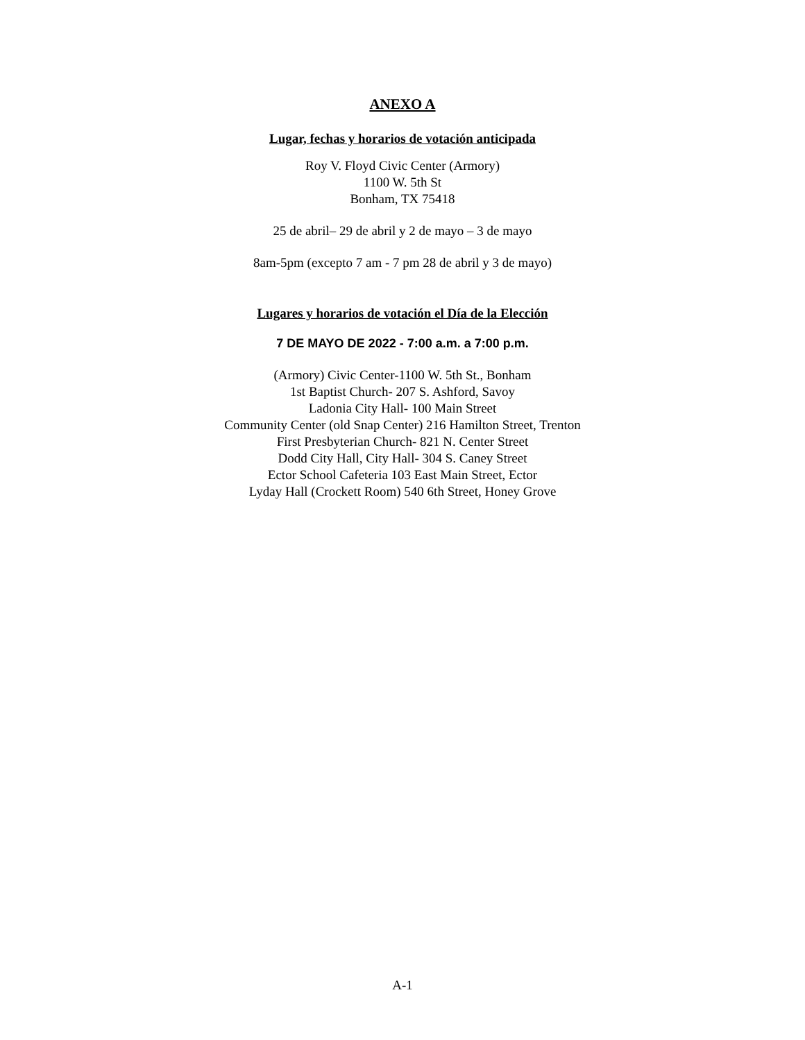ANEXO A
Lugar, fechas y horarios de votación anticipada
Roy V. Floyd Civic Center (Armory)
1100 W. 5th St
Bonham, TX 75418
25 de abril– 29 de abril y 2 de mayo – 3 de mayo
8am-5pm (excepto 7 am - 7 pm 28 de abril y 3 de mayo)
Lugares y horarios de votación el Día de la Elección
7 DE MAYO DE 2022 - 7:00 a.m. a 7:00 p.m.
(Armory) Civic Center-1100 W. 5th St., Bonham
1st Baptist Church- 207 S. Ashford, Savoy
Ladonia City Hall- 100 Main Street
Community Center (old Snap Center) 216 Hamilton Street, Trenton
First Presbyterian Church- 821 N. Center Street
Dodd City Hall, City Hall- 304 S. Caney Street
Ector School Cafeteria 103 East Main Street, Ector
Lyday Hall (Crockett Room) 540 6th Street, Honey Grove
A-1